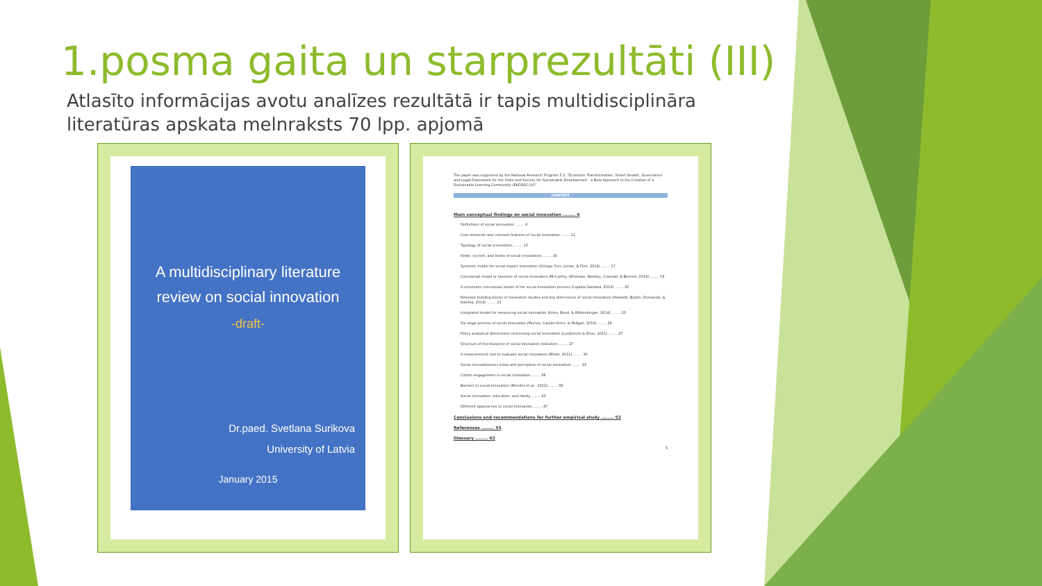1.posma gaita un starprezultāti (III)
Atlasīto informācijas avotu analīzes rezultātā ir tapis multidisciplināra literatūras apskata melnraksts 70 lpp. apjomā
A multidisciplinary literature
review on social innovation
-draft-
Dr.paed. Svetlana Surikova
University of Latvia
January 2015
The paper was supported by the National Research Program 5.2. "Economic Transformation, Smart Growth, Governance and Legal Framework for the State and Society for Sustainable Development - a New Approach to the Creation of a Sustainable Learning Community (EKOSOC-LV)"
CONTENT
Main conceptual findings on social innovation ........ 4
Definitions of social innovation ........ 4
Core elements and common features of social innovation ........ 11
Typology of social innovations ........ 15
Fields, sectors, and levels of social innovations ........ 16
Systemic model for social impact innovation (Ortega, Furr, Liman, & Flint, 2014) ........ 17
Conceptual model or heuristic of social innovation (McCarthy, Whitelaw, Westley, Crandall, & Burnett, 2014) ........ 19
A schematic conceptual model of the social innovation process (Cajaiba-Santana, 2013) ........ 20
Relevant building blocks of innovation studies and key dimensions of social innovation (Howaldt, Butzin, Domanski, & Kaletka, 2014) ........ 21
Integrated model for measuring social innovation (Krlev, Bund, & Mildenberger, 2014) ........ 23
Six stage process of social innovation (Murray, Caulier-Grice, & Mulgan, 2010) ........ 24
Policy analytical dimensions concerning social innovation (Lundstrom & Zhou, 2011) ........ 27
Structure of the blueprint of social innovation indicators ........ 27
A measurement tool to evaluate social innovation (Minks, 2011) ........ 30
Social innovativeness index and perception of social innovation ........ 33
Citizen engagement in social innovation ........ 36
Barriers to social innovation (Mendes et al., 2012) ........ 38
Social innovation, education, and family ........ 43
Different approaches to social innovation ........ 47
Conclusions and recommendations for further empirical study ........ 52
References ........ 55
Glossary ........ 62
3